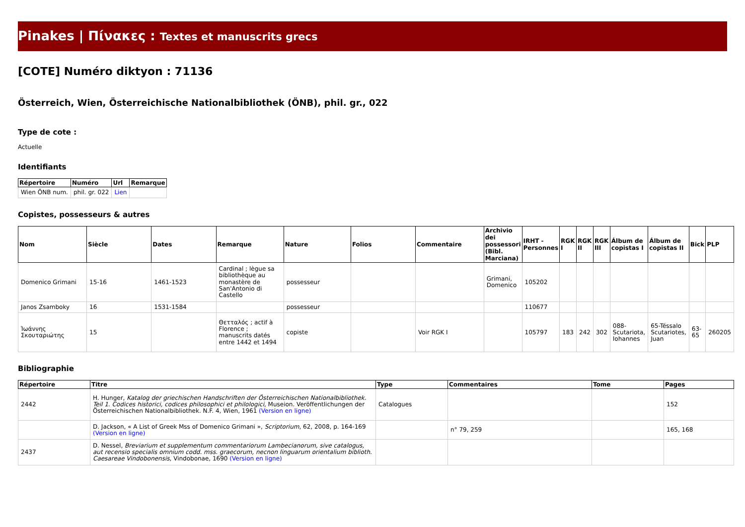Pinakes | Πίνακες : Textes et manuscrits grecs
[COTE] Numéro diktyon : 71136
Österreich, Wien, Österreichische Nationalbibliothek (ÖNB), phil. gr., 022
Type de cote :
Actuelle
Identifiants
| Répertoire | Numéro | Url | Remarque |
| --- | --- | --- | --- |
| Wien ÖNB num. | phil. gr. 022 | Lien | |
Copistes, possesseurs & autres
| Nom | Siècle | Dates | Remarque | Nature | Folios | Commentaire | Archivio dei possessori (Bibl. Marciana) | IRHT - Personnes | RGK I | RGK II | RGK III | Álbum de copistas I | Álbum de copistas II | Bick | PLP |
| --- | --- | --- | --- | --- | --- | --- | --- | --- | --- | --- | --- | --- | --- | --- | --- |
| Domenico Grimani | 15-16 | 1461-1523 | Cardinal ; lègue sa bibliothèque au monastère de San'Antonio di Castello | possesseur | | | Grimani, Domenico | 105202 | | | | | | | |
| Janos Zsamboky | 16 | 1531-1584 | | possesseur | | | | 110677 | | | | | | | |
| Ἰωάννης Σκουταριώτης | 15 | | Θετταλός ; actif à Florence ; manuscrits datés entre 1442 et 1494 | copiste | | Voir RGK I | | 105797 | 183 | 242 | 302 | 088-Scutariota, Iohannes | 65-Téssalo Scutariotes, Juan | 63-65 | 260205 |
Bibliographie
| Répertoire | Titre | Type | Commentaires | Tome | Pages |
| --- | --- | --- | --- | --- | --- |
| 2442 | H. Hunger, Katalog der griechischen Handschriften der Österreichischen Nationalbibliothek. Teil 1. Codices historici, codices philosophici et philologici , Museion. Veröffentlichungen der Österreichischen Nationalbibliothek. N.F. 4, Wien, 1961 (Version en ligne) | Catalogues | | | 152 |
| | D. Jackson, « A List of Greek Mss of Domenico Grimani », Scriptorium , 62, 2008, p. 164-169 (Version en ligne) | | n° 79, 259 | | 165, 168 |
| 2437 | D. Nessel, Breviarium et supplementum commentariorum Lambecianorum, sive catalogus, aut recensio specialis omnium codd. mss. graecorum, necnon linguarum orientalium biblioth. Caesareae Vindobonensis , Vindobonae, 1690 (Version en ligne) | | | | |